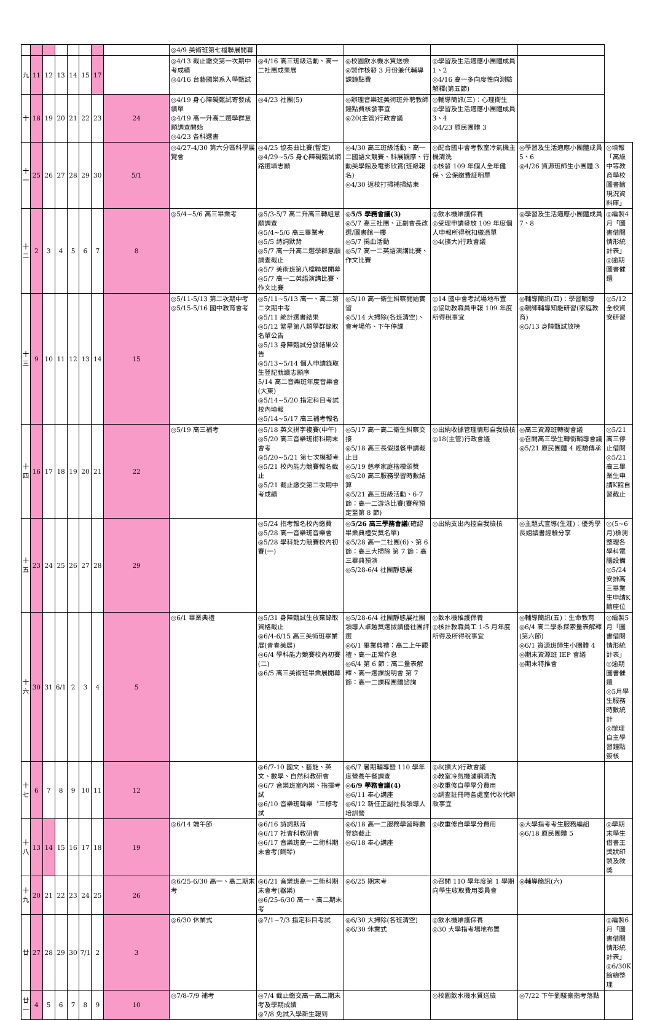| | | | | | | | | ◎4/9 美術班第七檔聯展開幕 | | | | | |
| 九 | 11 | 12 | 13 | 14 | 15 | 17 | | ◎4/13 截止繳交第一次期中考成績 ◎4/16 台藝國樂系入學甄試 | ◎4/16 高三班級活動、高一二社團成果展 | ◎校園飲水機水質送檢 ◎製作核發 3 月份兼代輔導課鐘點費 | ◎學習及生活適應小團體成員 1、2 ◎4/16 高一多向度性向測驗解釋(第五節) | | |
| 十 | 18 | 19 | 20 | 21 | 22 | 23 | 24 | ◎4/19 身心障礙甄試寄發成績單 ◎4/19 高一升高二選學群意願調查開始 ◎4/23 各科選書 | ◎4/23 社團(5) | ◎辦理音樂班美術班外聘教師鐘點費核發事宜 ◎20(主管)行政會議 | ◎輔導簡訊(三)：心理衛生 ◎學習及生活適應小團體成員 3、4 ◎4/23 原民團體 3 | | |
| 十一 | 25 | 26 | 27 | 28 | 29 | 30 | 5/1 | ◎4/27-4/30 第六分區科學展覽會 | ◎4/25 協奏曲比賽(暫定) ◎4/29~5/5 身心障礙甄試網路選填志願 | ◎4/30 高三班級活動、高一二國語文競賽、科展觀摩、行動美學館及電影欣賞(班級報名) ◎4/30 返校打掃補掃結束 | ◎配合國中會考教室冷氣機主機清洗 ◎核發 109 年個人全年健保、公保繳費証明單 | ◎學習及生活適應小團體成員 5、6 ◎4/26 資源班師生小團體 3 | ◎填報「高級中等教育學校圖書館現況資料庫」 |
| 十二 | 2 | 3 | 4 | 5 | 6 | 7 | 8 | ◎5/4~5/6 高三畢業考 | ◎5/3-5/7 高二升高三轉組意願調查 ◎5/4~5/6 高三畢業考 ◎5/5 詩詞默背 ◎5/7 高一升高二選學群意願調查截止 ◎5/7 美術班第八檔聯展開幕 ◎5/7 高一二英語演講比賽、作文比賽 | ◎5/5 學務會議(3) ◎5/7 高三社團、正副會長改選/圖書館一樓 ◎5/7 捐血活動 ◎5/7 高一二英語演講比賽、作文比賽 | ◎飲水機維護保養 ◎受理申請發放 109 年度個人申報所得稅扣繳憑單 ◎4(擴大)行政會議 | ◎學習及生活適應小團體成員 7、8 | ◎編製4月「圖書借閱情形統計表」 ◎逾期圖書催還 |
| 十三 | 9 | 10 | 11 | 12 | 13 | 14 | 15 | ◎5/11-5/13 第二次期中考 ◎5/15-5/16 國中教育會考 | ◎5/11~5/13 高一、高二第二次期中考 ◎5/11 統計選書結果 ◎5/12 繁星第八類學群錄取名單公告 ◎5/13 身障甄試分發結果公告 ◎5/13~5/14 個人申請錄取生登記就讀志願序 5/14 高二音樂班年度音樂會(大東) ◎5/14~5/20 指定科目考試校內填報 ◎5/14~5/17 高三補考報名 | ◎5/10 高一衛生糾察開始實習 ◎5/14 大掃除(各班清空)、會考場佈、下午停課 | ◎14 國中會考試場地布置 ◎協助教職員申報 109 年度所得稅事宜 | ◎輔導簡訊(四)：學習輔導 ◎親師輔導知能研習(家庭教育) ◎5/13 身障甄試放榜 | ◎5/12全校資安研習 |
| 十四 | 16 | 17 | 18 | 19 | 20 | 21 | 22 | ◎5/19 高三補考 | ◎5/18 英文拼字複賽(中午) ◎5/20 高三音樂班術科期末會考 ◎5/20~5/21 第七次模擬考 ◎5/21 校內能力競賽報名截止 ◎5/21 截止繳交第二次期中考成績 | ◎5/17 高一高二衛生糾察交接 ◎5/18 高三長假退餐申請截止日 ◎5/19 慈孝家庭楷模頒獎 ◎5/20 高三服務學習時數結算 ◎5/21 高三班級活動、6-7 節：高一二游泳比賽(賽程預定至第 8 節) | ◎出納收據管理情形自我檢核 ◎18(主管)行政會議 | ◎高三資源班轉銜會議 ◎召開高三學生轉銜輔導會議 ◎5/21 原民團體 4 經驗傳承 | ◎5/21高三停止借閱 ◎5/21高三畢業生申請K館自習截止 |
| 十五 | 23 | 24 | 25 | 26 | 27 | 28 | 29 | | ◎5/24 指考報名校內繳費 ◎5/28 高一音樂班音樂會 ◎5/28 學科能力競賽校內初賽(一) | ◎5/26 高三學務會議 (確認畢業典禮受獎名單) ◎5/28 高一二社團(6)、第 6 節：高三大掃除 第 7 節：高三畢典預演 ◎5/28-6/4 社團靜態展 | ◎出納支出內控自我檢核 | ◎主題式宣導(生涯)：優秀學長姐讀書經驗分享 | ◎(5~6月)檢測整理各學科電腦設備 ◎5/24安排高三畢業生申請K館座位 |
| 十六 | 30 | 31 | 6/1 | 2 | 3 | 4 | 5 | ◎6/1 畢業典禮 | ◎5/31 身障甄試生放棄錄取資格截止 ◎6/4-6/15 高三美術班畢業展(青春美展) ◎6/4 學科能力競賽校內初賽(二) ◎6/5 高三美術班畢業展開幕 | ◎5/28-6/4 社團靜態展社團領導人卓越獎選拔績優社團評選 ◎6/1 畢業典禮：高二上午觀禮、高一正常作息 ◎6/4 第 6 節：高二量表解釋、高一選課說明會 第 7 節：高一二課程團體諮詢 | ◎飲水機維護保養 ◎核計教職員工 1-5 月年度所得及所得稅事宜 | ◎輔導簡訊(五)：生命教育 ◎6/4 高二學系探索量表解釋(第六節) ◎6/1 資源班師生小團體 4 ◎期末資源班 IEP 會議 ◎期末特推會 | ◎編製5月「圖書借閱情形統計表」 ◎逾期圖書催還 ◎5月學生服務時數統計 ◎辦理自主學習鐘點簽核 |
| 十七 | 6 | 7 | 8 | 9 | 10 | 11 | 12 | | ◎6/7-10 國文、藝能、英文、數學、自然科教研會 ◎6/7 音樂班室內樂、指揮考試 ◎6/10 音樂班聲樂〝三修考試 | ◎6/7 暑期輔導暨 110 學年度營養午餐調查 ◎6/9 學務會議(4) ◎6/11 奉心講座 ◎6/12 新任正副社長領導人培訓營 | ◎8(擴大)行政會議 ◎教室冷氣機濾網清洗 ◎收重修自學學分費用 ◎調查註冊時各處室代收代辦款事宜 | | |
| 十八 | 13 | 14 | 15 | 16 | 17 | 18 | 19 | ◎6/14 端午節 | ◎6/16 詩詞默背 ◎6/17 社會科教研會 ◎6/17 音樂班高一二術科期末會考(鋼琴) | ◎6/18 高一二服務學習時數登錄截止 ◎6/18 奉心講座 | ◎收重修自學學分費用 | ◎大學指考考生服務編組 ◎6/18 原民團體 5 | ◎學期末學生借書王獎狀印製及敘獎 |
| 十九 | 20 | 21 | 22 | 23 | 24 | 25 | 26 | ◎6/25-6/30 高一、高二期末考 | ◎6/21 音樂班高一二術科期末會考(器樂) ◎6/25-6/30 高一、高二期末考 | ◎6/25 期末考 | ◎召開 110 學年度第 1 學期向學生收取費用委員會 | ◎輔導簡訊(六) | |
| 廿 | 27 | 28 | 29 | 30 | 7/1 | 2 | 3 | ◎6/30 休業式 | ◎7/1~7/3 指定科目考試 | ◎6/30 大掃除(各班清空) ◎6/30 休業式 | ◎飲水機維護保養 ◎30 大學指考場地布置 | | ◎編製6月「圖書借閱情形統計表」 ◎6/30K館總整理 |
| 廿一 | 4 | 5 | 6 | 7 | 8 | 9 | 10 | ◎7/8-7/9 補考 | ◎7/4 截止繳交高一高二期末考及學期成績 ◎7/8 免試入學新生報到 | | ◎校園飲水機水質送檢 | ◎7/22 下午劉駿豪指考落點 | |